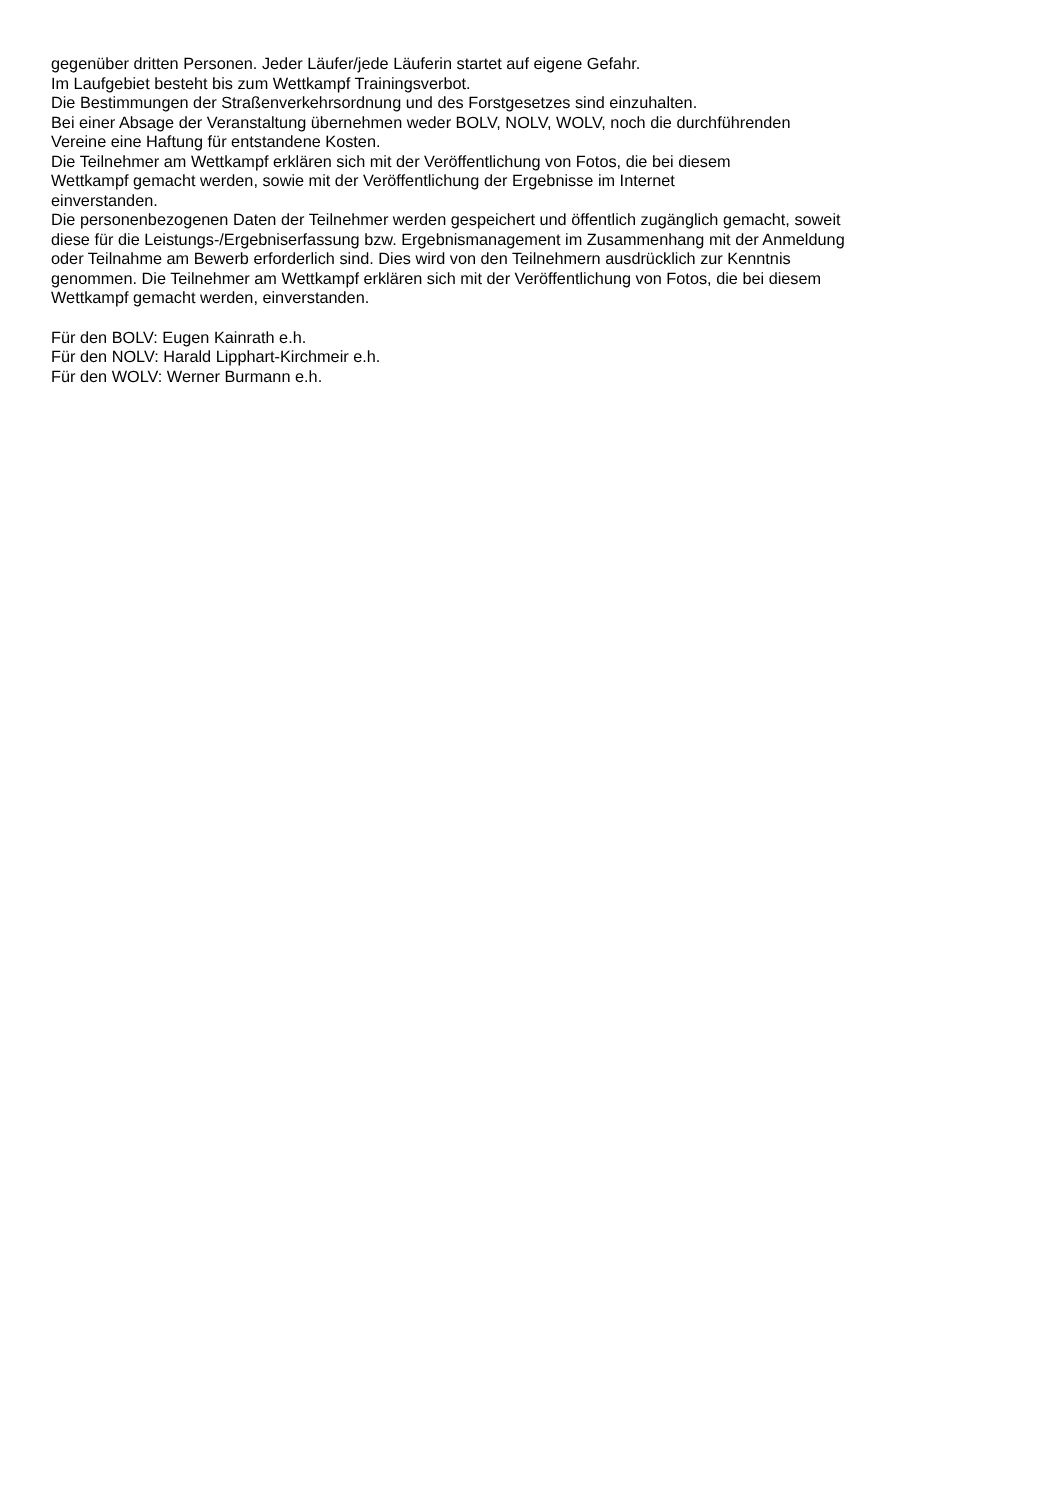gegenüber dritten Personen. Jeder Läufer/jede Läuferin startet auf eigene Gefahr.
Im Laufgebiet besteht bis zum Wettkampf Trainingsverbot.
Die Bestimmungen der Straßenverkehrsordnung und des Forstgesetzes sind einzuhalten.
Bei einer Absage der Veranstaltung übernehmen weder BOLV, NOLV, WOLV, noch die durchführenden
Vereine eine Haftung für entstandene Kosten.
Die Teilnehmer am Wettkampf erklären sich mit der Veröffentlichung von Fotos, die bei diesem
Wettkampf gemacht werden, sowie mit der Veröffentlichung der Ergebnisse im Internet
einverstanden.
Die personenbezogenen Daten der Teilnehmer werden gespeichert und öffentlich zugänglich gemacht, soweit
diese für die Leistungs-/Ergebniserfassung bzw. Ergebnismanagement im Zusammenhang mit der Anmeldung
oder Teilnahme am Bewerb erforderlich sind. Dies wird von den Teilnehmern ausdrücklich zur Kenntnis
genommen. Die Teilnehmer am Wettkampf erklären sich mit der Veröffentlichung von Fotos, die bei diesem
Wettkampf gemacht werden, einverstanden.
Für den BOLV: Eugen Kainrath e.h.
Für den NOLV: Harald Lipphart-Kirchmeir e.h.
Für den WOLV: Werner Burmann e.h.